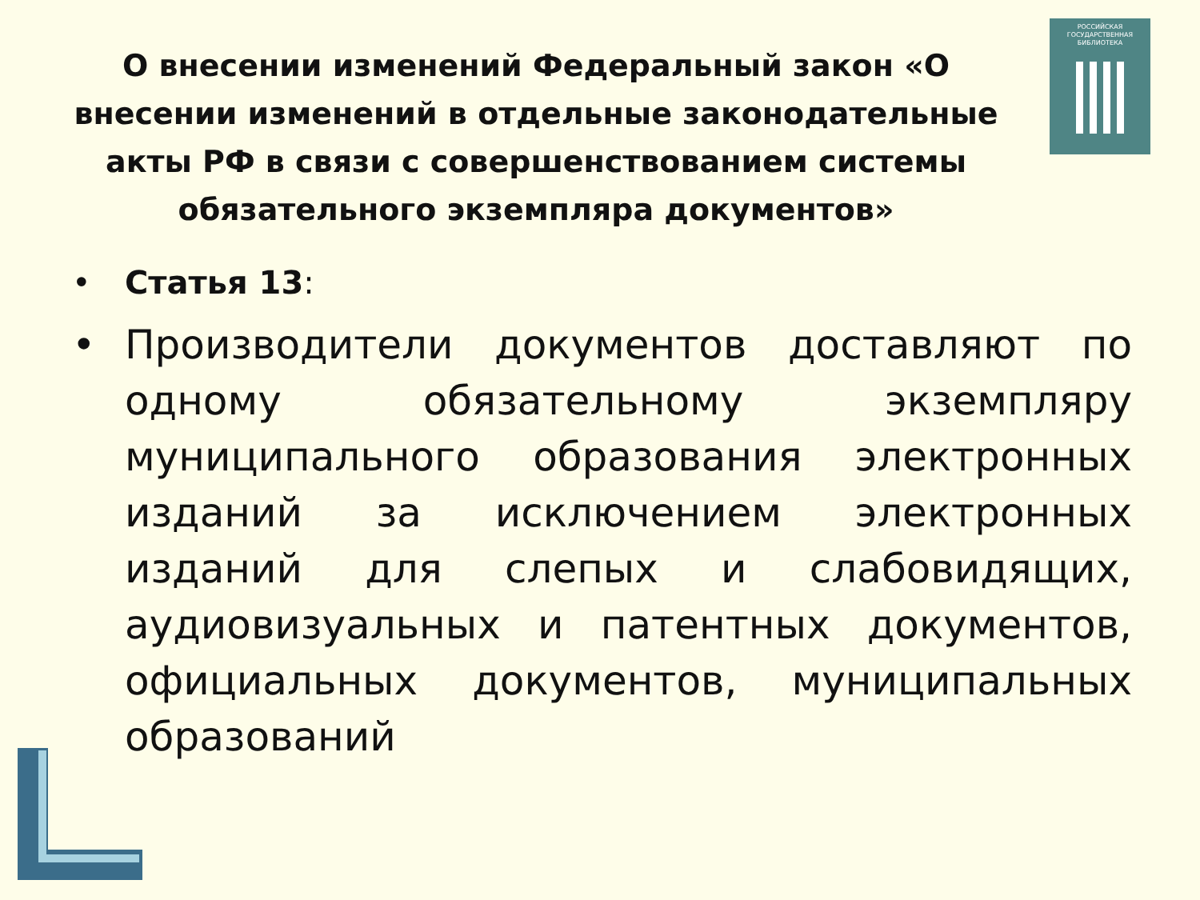РОССИЙСКАЯ
ГОСУДАРСТВЕННАЯ
БИБЛИОТЕКА
О внесении изменений Федеральный закон «О внесении изменений в отдельные законодательные акты РФ в связи с совершенствованием системы обязательного экземпляра документов»
• Статья 13:
• Производители документов доставляют по одному обязательному экземпляру муниципального образования электронных изданий за исключением электронных изданий для слепых и слабовидящих, аудиовизуальных и патентных документов, официальных документов, муниципальных образований